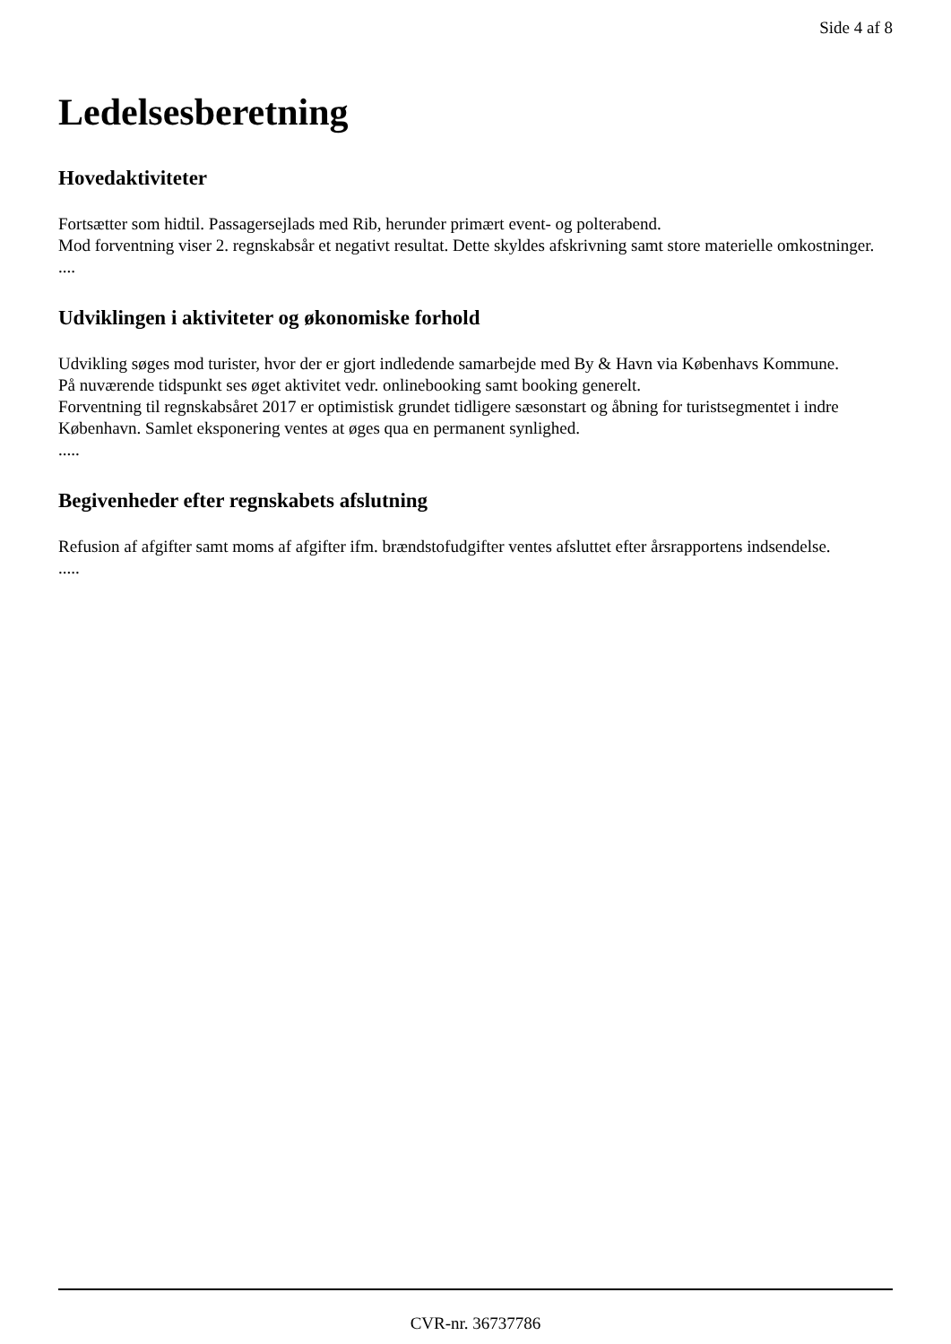Side 4 af 8
Ledelsesberetning
Hovedaktiviteter
Fortsætter som hidtil. Passagersejlads med Rib, herunder primært event- og polterabend.
Mod forventning viser 2. regnskabsår et negativt resultat. Dette skyldes afskrivning samt store materielle omkostninger.
....
Udviklingen i aktiviteter og økonomiske forhold
Udvikling søges mod turister, hvor der er gjort indledende samarbejde med By & Havn via Københavs Kommune.
På nuværende tidspunkt ses øget aktivitet vedr. onlinebooking samt booking generelt.
Forventning til regnskabsåret 2017 er optimistisk grundet tidligere sæsonstart og åbning for turistsegmentet i indre København. Samlet eksponering ventes at øges qua en permanent synlighed.
.....
Begivenheder efter regnskabets afslutning
Refusion af afgifter samt moms af afgifter ifm. brændstofudgifter ventes afsluttet efter årsrapportens indsendelse.
.....
CVR-nr. 36737786